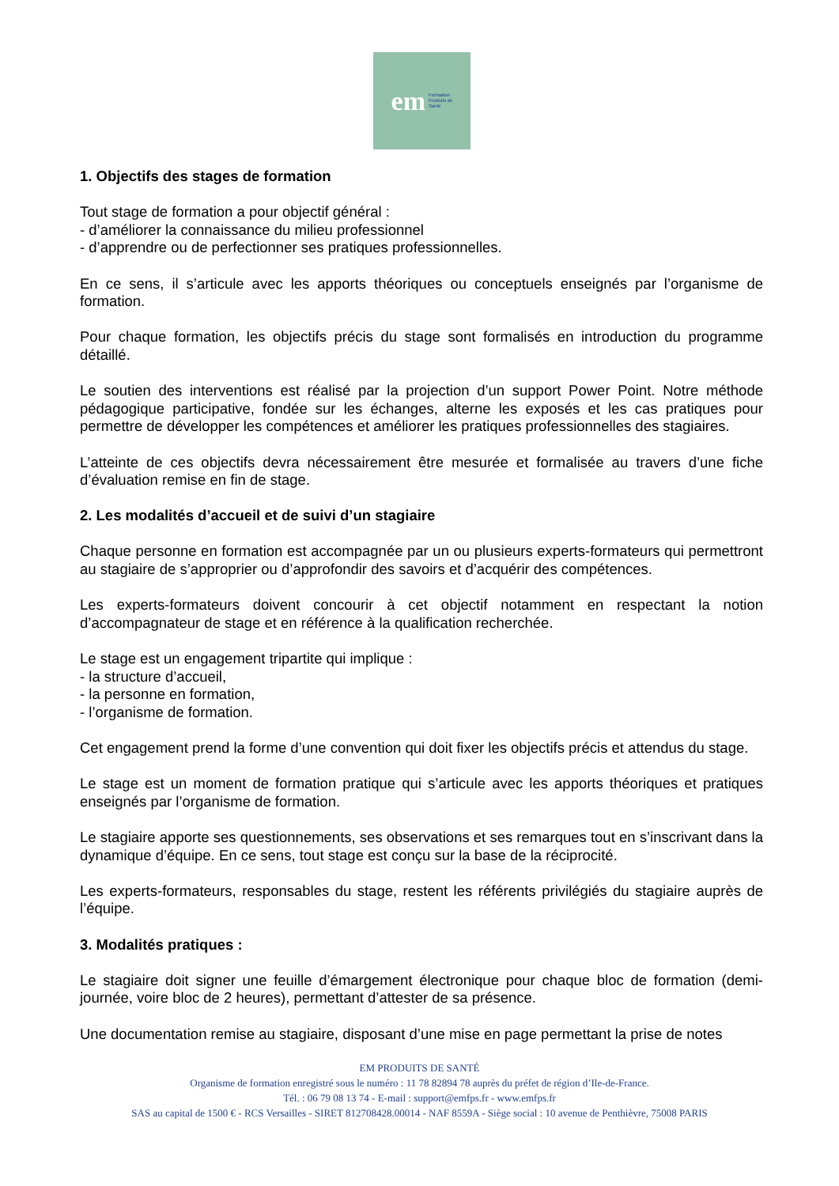em Formation
Produits de
Santé
1. Objectifs des stages de formation
Tout stage de formation a pour objectif général :
- d’améliorer la connaissance du milieu professionnel
- d’apprendre ou de perfectionner ses pratiques professionnelles.
En ce sens, il s’articule avec les apports théoriques ou conceptuels enseignés par l’organisme de formation.
Pour chaque formation, les objectifs précis du stage sont formalisés en introduction du programme détaillé.
Le soutien des interventions est réalisé par la projection d’un support Power Point. Notre méthode pédagogique participative, fondée sur les échanges, alterne les exposés et les cas pratiques pour permettre de développer les compétences et améliorer les pratiques professionnelles des stagiaires.
L’atteinte de ces objectifs devra nécessairement être mesurée et formalisée au travers d’une fiche d’évaluation remise en fin de stage.
2. Les modalités d’accueil et de suivi d’un stagiaire
Chaque personne en formation est accompagnée par un ou plusieurs experts-formateurs qui permettront au stagiaire de s’approprier ou d’approfondir des savoirs et d’acquérir des compétences.
Les experts-formateurs doivent concourir à cet objectif notamment en respectant la notion d’accompagnateur de stage et en référence à la qualification recherchée.
Le stage est un engagement tripartite qui implique :
- la structure d’accueil,
- la personne en formation,
- l’organisme de formation.
Cet engagement prend la forme d’une convention qui doit fixer les objectifs précis et attendus du stage.
Le stage est un moment de formation pratique qui s’articule avec les apports théoriques et pratiques enseignés par l’organisme de formation.
Le stagiaire apporte ses questionnements, ses observations et ses remarques tout en s’inscrivant dans la dynamique d’équipe. En ce sens, tout stage est conçu sur la base de la réciprocité.
Les experts-formateurs, responsables du stage, restent les référents privilégiés du stagiaire auprès de l’équipe.
3. Modalités pratiques :
Le stagiaire doit signer une feuille d’émargement électronique pour chaque bloc de formation (demi-journée, voire bloc de 2 heures), permettant d’attester de sa présence.
Une documentation remise au stagiaire, disposant d’une mise en page permettant la prise de notes
EM PRODUITS DE SANTÉ
Organisme de formation enregistré sous le numéro : 11 78 82894 78 auprès du préfet de région d’Ile-de-France.
Tél. : 06 79 08 13 74 - E-mail : support@emfps.fr - www.emfps.fr
SAS au capital de 1500 € - RCS Versailles - SIRET 812708428.00014 - NAF 8559A - Siège social : 10 avenue de Penthièvre, 75008 PARIS